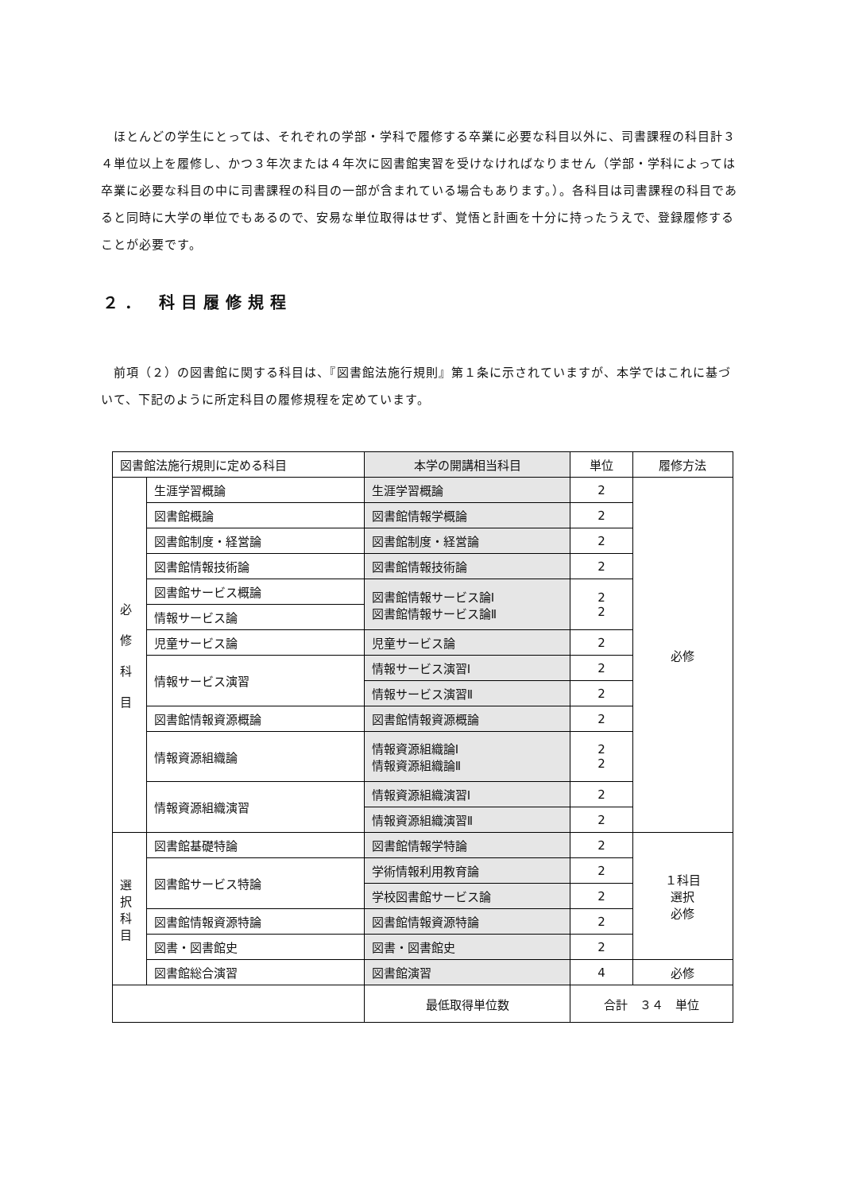ほとんどの学生にとっては、それぞれの学部・学科で履修する卒業に必要な科目以外に、司書課程の科目計３４単位以上を履修し、かつ３年次または４年次に図書館実習を受けなければなりません（学部・学科によっては卒業に必要な科目の中に司書課程の科目の一部が含まれている場合もあります。）。各科目は司書課程の科目であると同時に大学の単位でもあるので、安易な単位取得はせず、覚悟と計画を十分に持ったうえで、登録履修することが必要です。
２． 科目履修規程
　前項（２）の図書館に関する科目は、『図書館法施行規則』第１条に示されていますが、本学ではこれに基づいて、下記のように所定科目の履修規程を定めています。
| 図書館法施行規則に定める科目 | | 本学の開講相当科目 | 単位 | 履修方法 |
| --- | --- | --- | --- | --- |
| 必 修 科 目 | 生涯学習概論 | 生涯学習概論 | 2 | 必修 |
| | 図書館概論 | 図書館情報学概論 | 2 | |
| | 図書館制度・経営論 | 図書館制度・経営論 | 2 | |
| | 図書館情報技術論 | 図書館情報技術論 | 2 | |
| | 図書館サービス概論 | 図書館情報サービス論Ⅰ 図書館情報サービス論Ⅱ | 2 2 | |
| | 情報サービス論 | | | |
| | 児童サービス論 | 児童サービス論 | 2 | |
| | 情報サービス演習 | 情報サービス演習Ⅰ | 2 | |
| | | 情報サービス演習Ⅱ | 2 | |
| | 図書館情報資源概論 | 図書館情報資源概論 | 2 | |
| | 情報資源組織論 | 情報資源組織論Ⅰ 情報資源組織論Ⅱ | 2 2 | |
| | 情報資源組織演習 | 情報資源組織演習Ⅰ | 2 | |
| | | 情報資源組織演習Ⅱ | 2 | |
| 選 択 科 目 | 図書館基礎特論 | 図書館情報学特論 | 2 | １科目 選択 必修 |
| | 図書館サービス特論 | 学術情報利用教育論 | 2 | |
| | | 学校図書館サービス論 | 2 | |
| | 図書館情報資源特論 | 図書館情報資源特論 | 2 | |
| | 図書・図書館史 | 図書・図書館史 | 2 | |
| | 図書館総合演習 | 図書館演習 | 4 | 必修 |
| | | 最低取得単位数 | 合計 ３４ 単位 | |